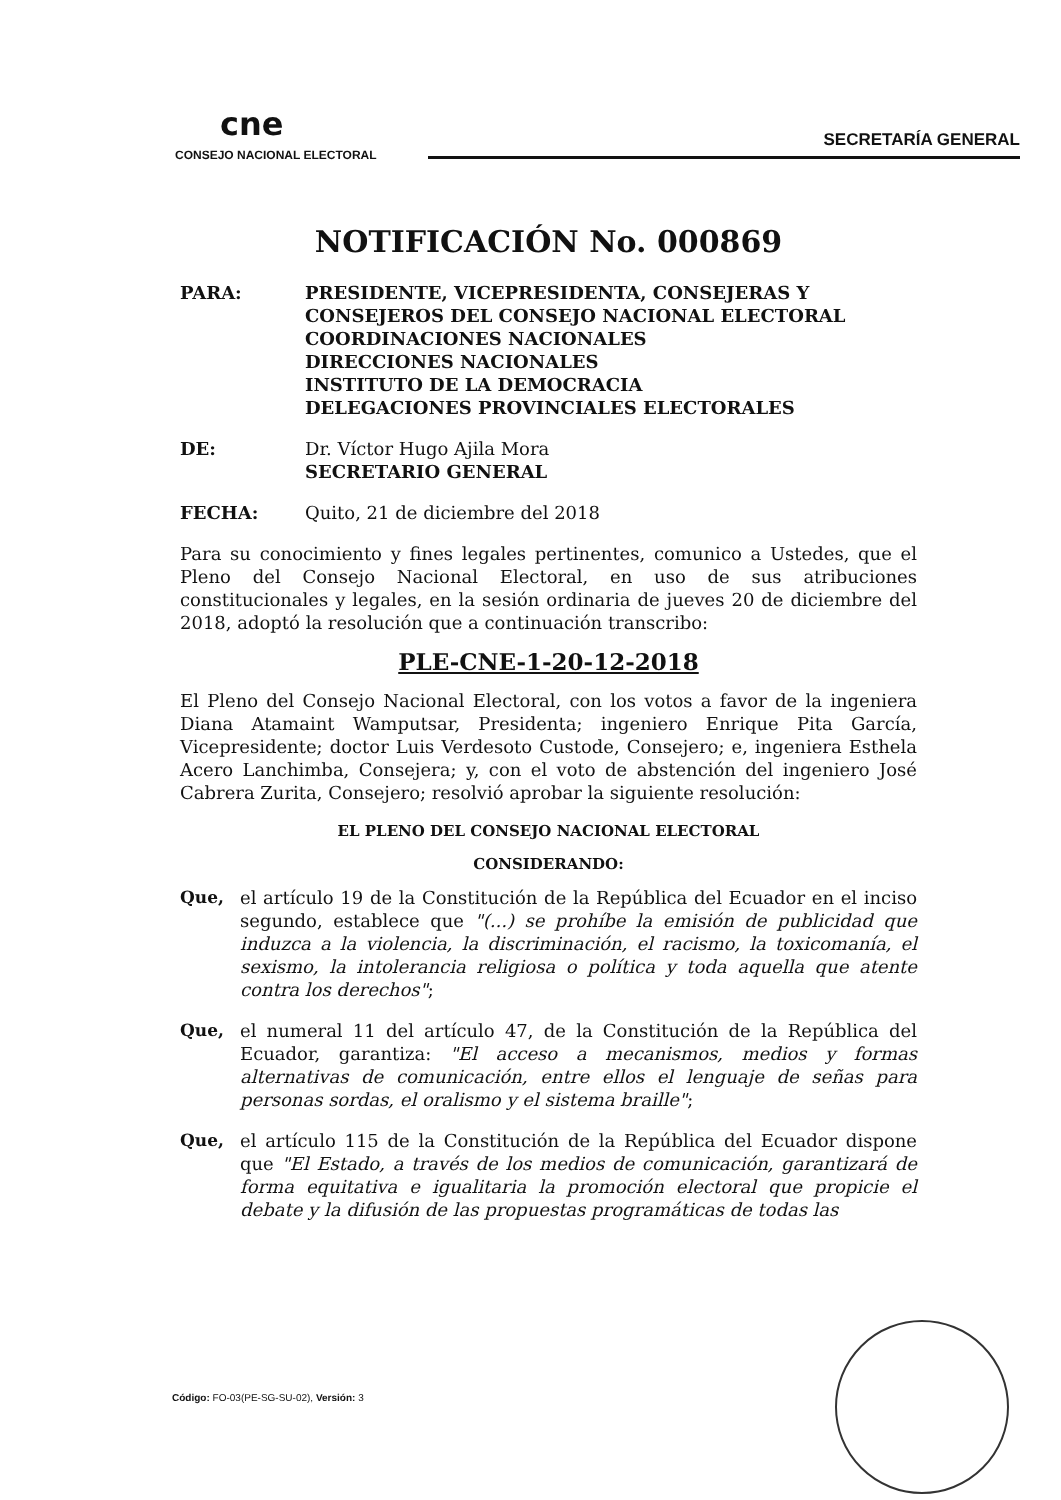cne
CONSEJO NACIONAL ELECTORAL
SECRETARÍA GENERAL
NOTIFICACIÓN No. 000869
PARA: PRESIDENTE, VICEPRESIDENTA, CONSEJERAS Y CONSEJEROS DEL CONSEJO NACIONAL ELECTORAL
COORDINACIONES NACIONALES
DIRECCIONES NACIONALES
INSTITUTO DE LA DEMOCRACIA
DELEGACIONES PROVINCIALES ELECTORALES
DE: Dr. Víctor Hugo Ajila Mora
SECRETARIO GENERAL
FECHA: Quito, 21 de diciembre del 2018
Para su conocimiento y fines legales pertinentes, comunico a Ustedes, que el Pleno del Consejo Nacional Electoral, en uso de sus atribuciones constitucionales y legales, en la sesión ordinaria de jueves 20 de diciembre del 2018, adoptó la resolución que a continuación transcribo:
PLE-CNE-1-20-12-2018
El Pleno del Consejo Nacional Electoral, con los votos a favor de la ingeniera Diana Atamaint Wamputsar, Presidenta; ingeniero Enrique Pita García, Vicepresidente; doctor Luis Verdesoto Custode, Consejero; e, ingeniera Esthela Acero Lanchimba, Consejera; y, con el voto de abstención del ingeniero José Cabrera Zurita, Consejero; resolvió aprobar la siguiente resolución:
EL PLENO DEL CONSEJO NACIONAL ELECTORAL
CONSIDERANDO:
Que, el artículo 19 de la Constitución de la República del Ecuador en el inciso segundo, establece que "(...) se prohíbe la emisión de publicidad que induzca a la violencia, la discriminación, el racismo, la toxicomanía, el sexismo, la intolerancia religiosa o política y toda aquella que atente contra los derechos";
Que, el numeral 11 del artículo 47, de la Constitución de la República del Ecuador, garantiza: "El acceso a mecanismos, medios y formas alternativas de comunicación, entre ellos el lenguaje de señas para personas sordas, el oralismo y el sistema braille";
Que, el artículo 115 de la Constitución de la República del Ecuador dispone que "El Estado, a través de los medios de comunicación, garantizará de forma equitativa e igualitaria la promoción electoral que propicie el debate y la difusión de las propuestas programáticas de todas las
Código: FO-03(PE-SG-SU-02), Versión: 3